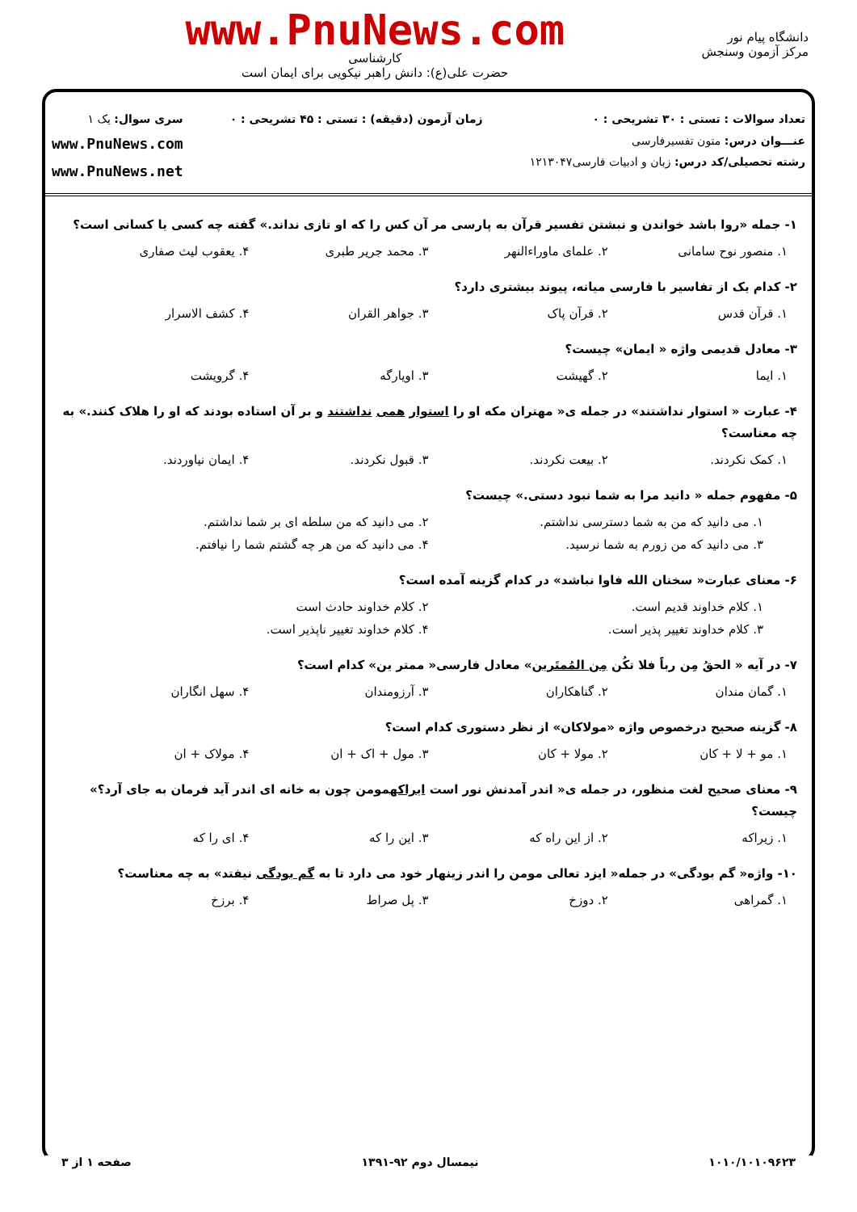دانشگاه پیام نور
مرکز آزمون وسنجش
www.PnuNews.com
کارشناسی
حضرت علی(ع): دانش راهبر نیکویی برای ایمان است
تعداد سوالات : تستی : ۳۰ تشریحی : ۰
عنـــوان درس: متون تفسیرفارسی
رشته تحصیلی/کد درس: زبان و ادبیات فارسی۱۲۱۳۰۴۷
زمان آزمون (دقیقه) : تستی : ۴۵ تشریحی : ۰
سری سوال: یک ۱
www.PnuNews.com
www.PnuNews.net
۱- جمله «روا باشد خواندن و نبشتن تفسیر قرآن به پارسی مر آن کس را که او تازی نداند.» گفته چه کسی یا کسانی است؟
۱. منصور نوح سامانی ۲. علمای ماوراءالنهر ۳. محمد جریر طبری ۴. یعقوب لیث صفاری
۲- کدام یک از تفاسیر با فارسی میانه، پیوند بیشتری دارد؟
۱. قرآن قدس ۲. قرآن پاک ۳. جواهر القران ۴. کشف الاسرار
۳- معادل قدیمی واژه « ایمان» چیست؟
۱. ایما ۲. گهیشت ۳. اویارگه ۴. گرویشت
۴- عبارت « استوار نداشتند» در جمله ی« مهتران مکه او را استوار همی نداشتند و بر آن استاده بودند که او را هلاک کنند.» به چه معناست؟
۱. کمک نکردند. ۲. بیعت نکردند. ۳. قبول نکردند. ۴. ایمان نیاوردند.
۵- مفهوم جمله « دانید مرا به شما نبود دستی.» چیست؟
۱. می دانید که من به شما دسترسی نداشتم. ۲. می دانید که من سلطه ای بر شما نداشتم.
۳. می دانید که من زورم به شما نرسید. ۴. می دانید که من هر چه گشتم شما را نیافتم.
۶- معنای عبارت« سخنان الله فاوا نباشد» در کدام گزینه آمده است؟
۱. کلام خداوند قدیم است. ۲. کلام خداوند حادث است
۳. کلام خداوند تغییر پذیر است. ۴. کلام خداوند تغییر ناپذیر است.
۷- در آیه « الحقُ مِن رباً فلا تکُن مِن المُمتَرین» معادل فارسی« ممتر ین» کدام است؟
۱. گمان مندان ۲. گناهکاران ۳. آرزومندان ۴. سهل انگاران
۸- گزینه صحیح درخصوص واژه «مولاکان» از نظر دستوری کدام است؟
۱. مو + لا + کان ۲. مولا + کان ۳. مول + اک + ان ۴. مولاک + ان
۹- معنای صحیح لغت منظور، در جمله ی« اندر آمدنش نور است ایراکهمومن چون به خانه ای اندر آید فرمان به جای آرد؟» چیست؟
۱. زیراکه ۲. از این راه که ۳. این را که ۴. ای را که
۱۰- واژه« گم بودگی» در جمله« ایزد تعالی مومن را اندر زینهار خود می دارد تا به گم بودگی نیفتد» به چه معناست؟
۱. گمراهی ۲. دوزخ ۳. پل صراط ۴. برزخ
۱۰۱۰/۱۰۱۰۹۶۲۳ نیمسال دوم ۹۲-۱۳۹۱ صفحه ۱ از ۳